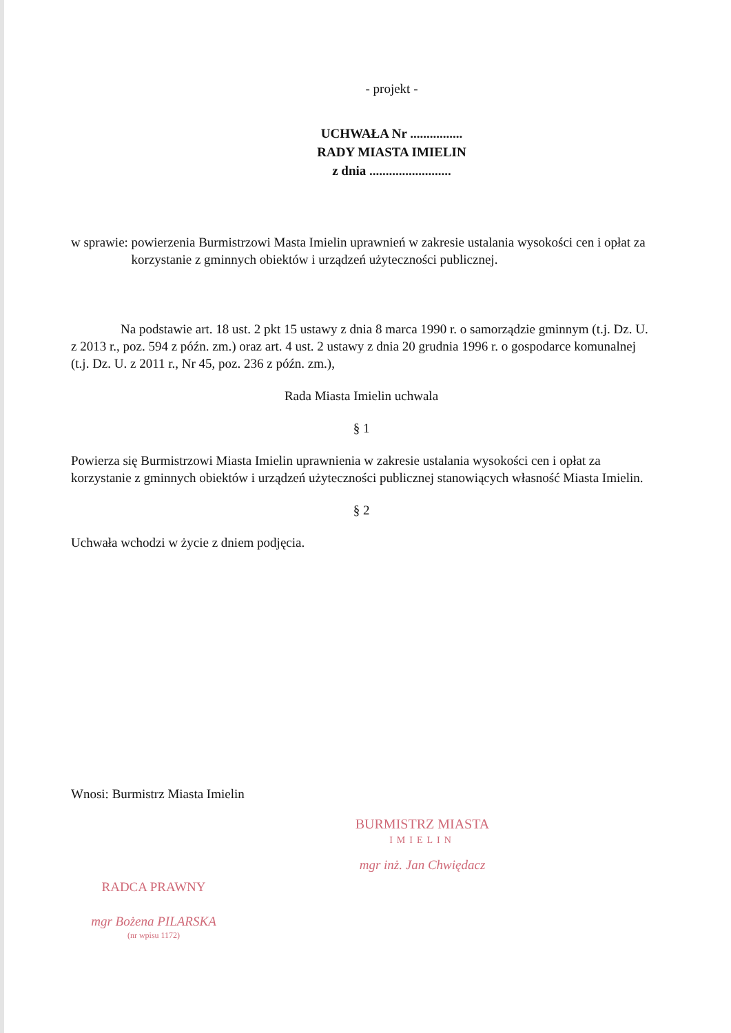- projekt -
UCHWAŁA Nr ................
RADY MIASTA IMIELIN
z dnia .........................
w sprawie: powierzenia Burmistrzowi Masta Imielin uprawnień w zakresie ustalania wysokości cen i opłat za korzystanie z gminnych obiektów i urządzeń użyteczności publicznej.
Na podstawie art. 18 ust. 2 pkt 15 ustawy z dnia 8 marca 1990 r. o samorządzie gminnym (t.j. Dz. U. z 2013 r., poz. 594 z późn. zm.) oraz art. 4 ust. 2 ustawy z dnia 20 grudnia 1996 r. o gospodarce komunalnej (t.j. Dz. U. z 2011 r., Nr 45, poz. 236 z późn. zm.),
Rada Miasta Imielin uchwala
§ 1
Powierza się Burmistrzowi Miasta Imielin uprawnienia w zakresie ustalania wysokości cen i opłat za korzystanie z gminnych obiektów i urządzeń użyteczności publicznej stanowiących własność Miasta Imielin.
§ 2
Uchwała wchodzi w życie z dniem podjęcia.
Wnosi: Burmistrz Miasta Imielin
BURMISTRZ MIASTA
IMIELIN
mgr inż. Jan Chwiędacz
RADCA PRAWNY
mgr Bożena PILARSKA
(nr wpisu 1172)